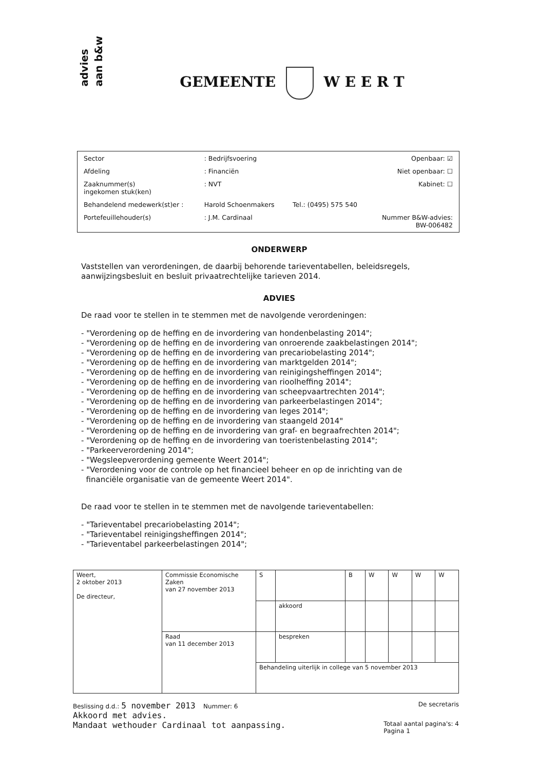advies
aan b&w
GEMEENTE W E E R T
| Sector | : Bedrijfsvoering | | Openbaar: ☑ |
| Afdeling | : Financiën | | Niet openbaar: ☐ |
| Zaaknummer(s) ingekomen stuk(ken) | : NVT | | Kabinet: ☐ |
| Behandelend medewerk(st)er : | Harold Schoenmakers | Tel.: (0495) 575 540 | |
| Portefeuillehouder(s) | : J.M. Cardinaal | | Nummer B&W-advies: BW-006482 |
ONDERWERP
Vaststellen van verordeningen, de daarbij behorende tarieventabellen, beleidsregels, aanwijzingsbesluit en besluit privaatrechtelijke tarieven 2014.
ADVIES
De raad voor te stellen in te stemmen met de navolgende verordeningen:
- "Verordening op de heffing en de invordering van hondenbelasting 2014";
- "Verordening op de heffing en de invordering van onroerende zaakbelastingen 2014";
- "Verordening op de heffing en de invordering van precariobelasting 2014";
- "Verordening op de heffing en de invordering van marktgelden 2014";
- "Verordening op de heffing en de invordering van reinigingsheffingen 2014";
- "Verordening op de heffing en de invordering van rioolheffing 2014";
- "Verordening op de heffing en de invordering van scheepvaartrechten 2014";
- "Verordening op de heffing en de invordering van parkeerbelastingen 2014";
- "Verordening op de heffing en de invordering van leges 2014";
- "Verordening op de heffing en de invordering van staangeld 2014"
- "Verordening op de heffing en de invordering van graf- en begraafrechten 2014";
- "Verordening op de heffing en de invordering van toeristenbelasting 2014";
- "Parkeerverordening 2014";
- "Wegsleepverordening gemeente Weert 2014";
- "Verordening voor de controle op het financieel beheer en op de inrichting van de
financiële organisatie van de gemeente Weert 2014".
De raad voor te stellen in te stemmen met de navolgende tarieventabellen:
- "Tarieventabel precariobelasting 2014";
- "Tarieventabel reinigingsheffingen 2014";
- "Tarieventabel parkeerbelastingen 2014";
| Weert, 2 oktober 2013 De directeur, | Commissie Economische Zaken van 27 november 2013 | S | | B | W | W | W | W |
| | | | akkoord | | | | | |
| | Raad van 11 december 2013 | | bespreken | | | | | |
| | | Behandeling uiterlijk in college van 5 november 2013 | | | | | | |
Beslissing d.d.: 5 november 2013 Nummer: 6 De secretaris
Akkoord met advies.
Mandaat wethouder Cardinaal tot aanpassing. Totaal aantal pagina's: 4
Pagina 1